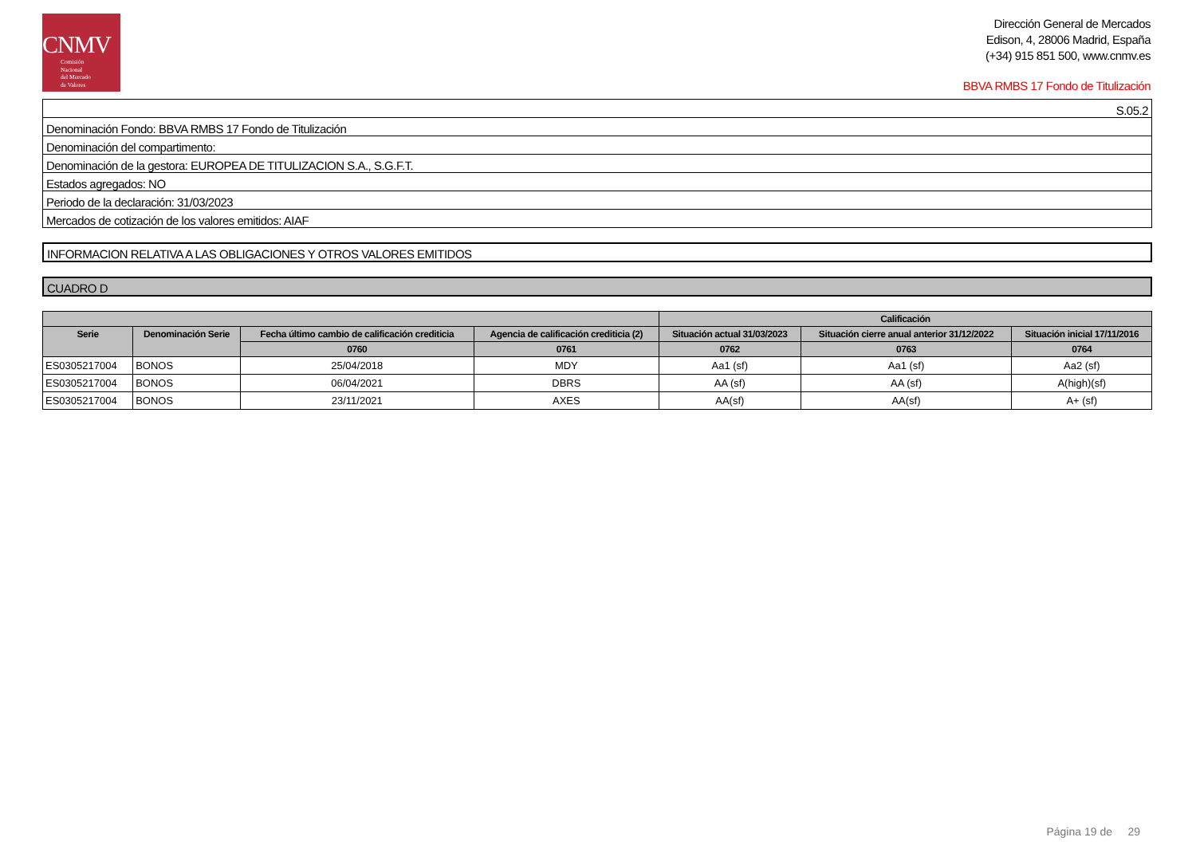CNMV
Comisión
Nacional
del Mercado
de Valores
Dirección General de Mercados
Edison, 4, 28006 Madrid, España
(+34) 915 851 500, www.cnmv.es
BBVA RMBS 17 Fondo de Titulización
| S.05.2 |
| Denominación Fondo: BBVA RMBS 17 Fondo de Titulización |
| Denominación del compartimento: |
| Denominación de la gestora: EUROPEA DE TITULIZACION S.A., S.G.F.T. |
| Estados agregados: NO |
| Periodo de la declaración: 31/03/2023 |
| Mercados de cotización de los valores emitidos: AIAF |
INFORMACION RELATIVA A LAS OBLIGACIONES Y OTROS VALORES EMITIDOS
CUADRO D
| | | | | Calificación | | |
| --- | --- | --- | --- | --- | --- | --- |
| Serie | Denominación Serie | Fecha último cambio de calificación crediticia | Agencia de calificación crediticia (2) | Situación actual 31/03/2023 | Situación cierre anual anterior 31/12/2022 | Situación inicial 17/11/2016 |
| | | 0760 | 0761 | 0762 | 0763 | 0764 |
| ES0305217004 | BONOS | 25/04/2018 | MDY | Aa1 (sf) | Aa1 (sf) | Aa2 (sf) |
| ES0305217004 | BONOS | 06/04/2021 | DBRS | AA (sf) | AA (sf) | A(high)(sf) |
| ES0305217004 | BONOS | 23/11/2021 | AXES | AA(sf) | AA(sf) | A+ (sf) |
Página 19 de 29